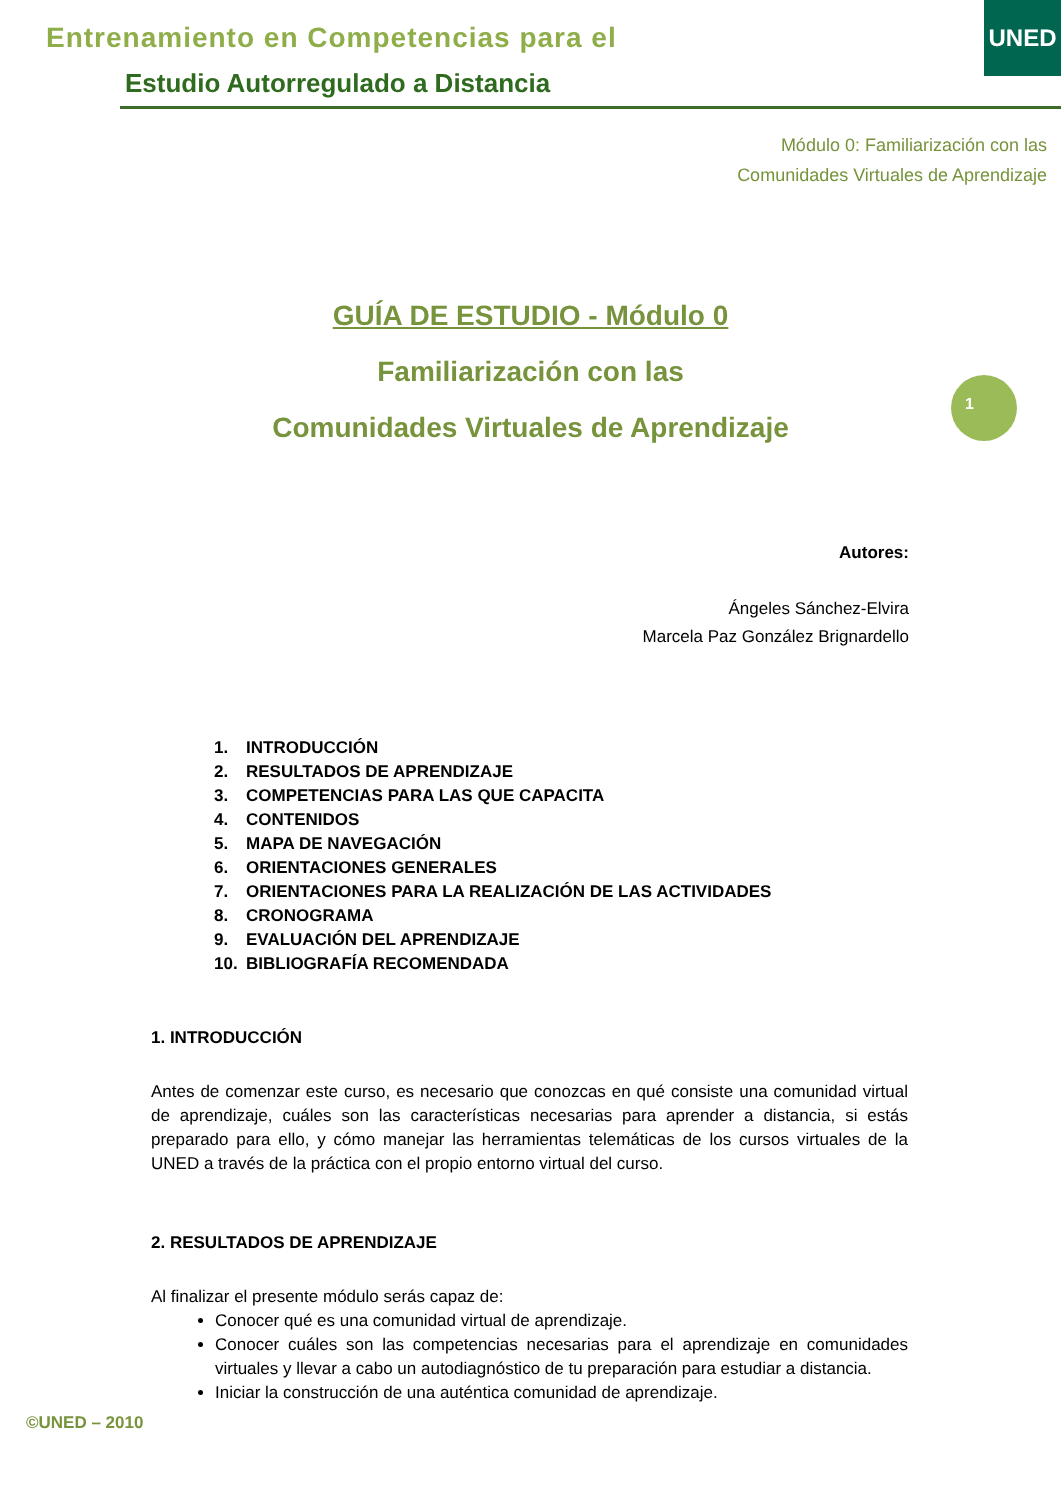Entrenamiento en Competencias para el
Estudio Autorregulado a Distancia
UNED
Módulo 0: Familiarización con las
Comunidades Virtuales de Aprendizaje
GUÍA DE ESTUDIO - Módulo 0
Familiarización con las
Comunidades Virtuales de Aprendizaje
1
Autores:
Ángeles Sánchez-Elvira
Marcela Paz González Brignardello
1. INTRODUCCIÓN
2. RESULTADOS DE APRENDIZAJE
3. COMPETENCIAS PARA LAS QUE CAPACITA
4. CONTENIDOS
5. MAPA DE NAVEGACIÓN
6. ORIENTACIONES GENERALES
7. ORIENTACIONES PARA LA REALIZACIÓN DE LAS ACTIVIDADES
8. CRONOGRAMA
9. EVALUACIÓN DEL APRENDIZAJE
10. BIBLIOGRAFÍA RECOMENDADA
1. INTRODUCCIÓN
Antes de comenzar este curso, es necesario que conozcas en qué consiste una comunidad virtual de aprendizaje, cuáles son las características necesarias para aprender a distancia, si estás preparado para ello, y cómo manejar las herramientas telemáticas de los cursos virtuales de la UNED a través de la práctica con el propio entorno virtual del curso.
2. RESULTADOS DE APRENDIZAJE
Al finalizar el presente módulo serás capaz de:
Conocer qué es una comunidad virtual de aprendizaje.
Conocer cuáles son las competencias necesarias para el aprendizaje en comunidades virtuales y llevar a cabo un autodiagnóstico de tu preparación para estudiar a distancia.
Iniciar la construcción de una auténtica comunidad de aprendizaje.
©UNED – 2010